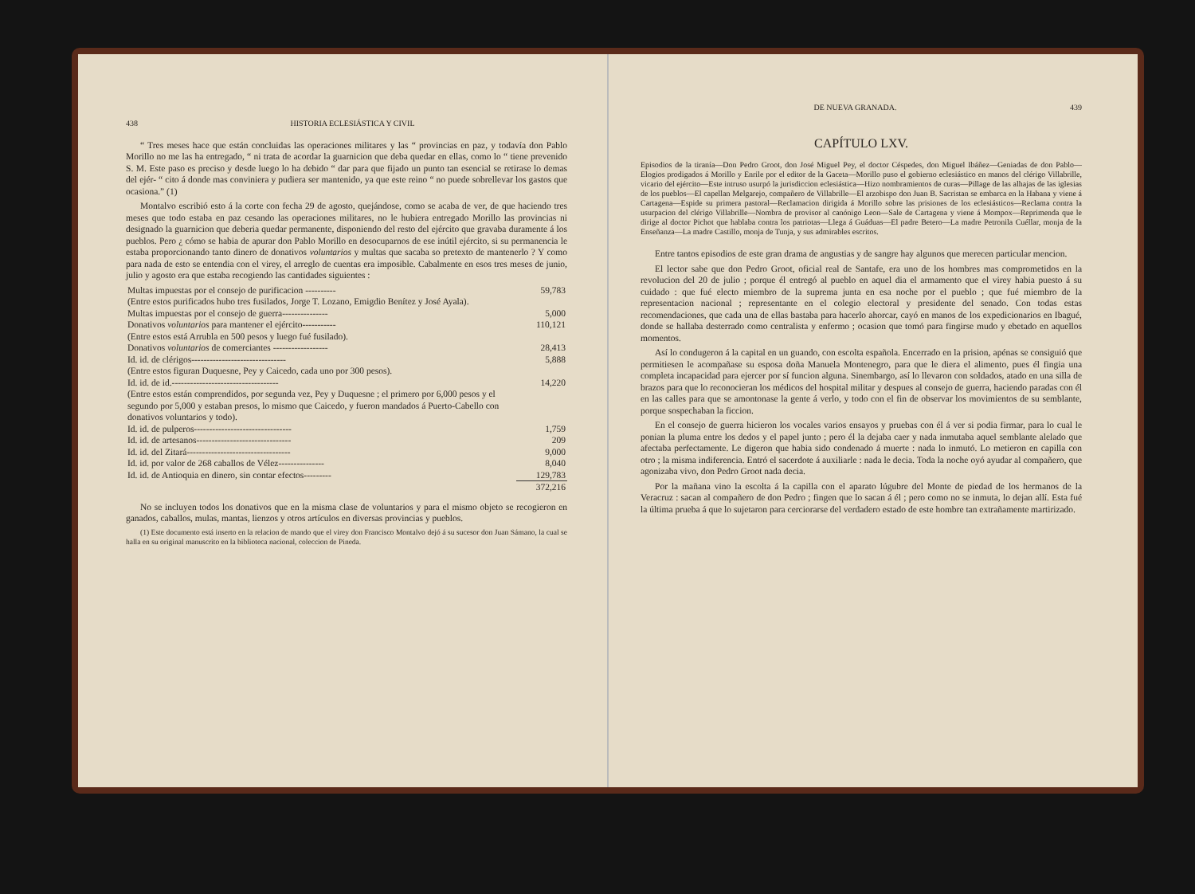438 HISTORIA ECLESIÁSTICA Y CIVIL
“ Tres meses hace que están concluidas las operaciones militares y las “ provincias en paz, y todavía don Pablo Morillo no me las ha entregado, “ ni trata de acordar la guarnicion que deba quedar en ellas, como lo “ tiene prevenido S. M. Este paso es preciso y desde luego lo ha debido “ dar para que fijado un punto tan esencial se retirase lo demas del ejér- “ cito á donde mas conviniera y pudiera ser mantenido, ya que este reino “ no puede sobrellevar los gastos que ocasiona.” (1)
Montalvo escribió esto á la corte con fecha 29 de agosto, quejándose, como se acaba de ver, de que haciendo tres meses que todo estaba en paz cesando las operaciones militares, no le hubiera entregado Morillo las provincias ni designado la guarnicion que deberia quedar permanente, disponiendo del resto del ejército que gravaba duramente á los pueblos. Pero ¿ cómo se habia de apurar don Pablo Morillo en desocuparnos de ese inútil ejército, si su permanencia le estaba proporcionando tanto dinero de donativos voluntarios y multas que sacaba so pretexto de mantenerlo ? Y como para nada de esto se entendia con el virey, el arreglo de cuentas era imposible. Cabalmente en esos tres meses de junio, julio y agosto era que estaba recogiendo las cantidades siguientes :
| Multas impuestas por el consejo de purificacion ---------- | 59,783 |
| (Entre estos purificados hubo tres fusilados, Jorge T. Lozano, Emigdio Benítez y José Ayala). | |
| Multas impuestas por el consejo de guerra--------------- | 5,000 |
| Donativos voluntarios para mantener el ejército----------- | 110,121 |
| (Entre estos está Arrubla en 500 pesos y luego fué fusilado). | |
| Donativos voluntarios de comerciantes ------------------ | 28,413 |
| Id. id. de clérigos------------------------------- | 5,888 |
| (Entre estos figuran Duquesne, Pey y Caicedo, cada uno por 300 pesos). | |
| Id. id. de id.----------------------------------- | 14,220 |
| (Entre estos están comprendidos, por segunda vez, Pey y Duquesne ; el primero por 6,000 pesos y el segundo por 5,000 y estaban presos, lo mismo que Caicedo, y fueron mandados á Puerto-Cabello con donativos voluntarios y todo). | |
| Id. id. de pulperos-------------------------------- | 1,759 |
| Id. id. de artesanos------------------------------- | 209 |
| Id. id. del Zitará---------------------------------- | 9,000 |
| Id. id. por valor de 268 caballos de Vélez--------------- | 8,040 |
| Id. id. de Antioquia en dinero, sin contar efectos--------- | 129,783 |
| | 372,216 |
No se incluyen todos los donativos que en la misma clase de voluntarios y para el mismo objeto se recogieron en ganados, caballos, mulas, mantas, lienzos y otros artículos en diversas provincias y pueblos.
(1) Este documento está inserto en la relacion de mando que el virey don Francisco Montalvo dejó á su sucesor don Juan Sámano, la cual se halla en su original manuscrito en la biblioteca nacional, coleccion de Pineda.
DE NUEVA GRANADA. 439
CAPÍTULO LXV.
Episodios de la tiranía—Don Pedro Groot, don José Miguel Pey, el doctor Céspedes, don Miguel Ibáñez—Geniadas de don Pablo—Elogios prodigados á Morillo y Enrile por el editor de la Gaceta—Morillo puso el gobierno eclesiástico en manos del clérigo Villabrille, vicario del ejército—Este intruso usurpó la jurisdiccion eclesiástica—Hizo nombramientos de curas—Pillage de las alhajas de las iglesias de los pueblos—El capellan Melgarejo, compañero de Villabrille—El arzobispo don Juan B. Sacristan se embarca en la Habana y viene á Cartagena—Espide su primera pastoral—Reclamacion dirigida á Morillo sobre las prisiones de los eclesiásticos—Reclama contra la usurpacion del clérigo Villabrille—Nombra de provisor al canónigo Leon—Sale de Cartagena y viene á Mompox—Reprimenda que le dirige al doctor Pichot que hablaba contra los patriotas—Llega á Guáduas—El padre Betero—La madre Petronila Cuéllar, monja de la Enseñanza—La madre Castillo, monja de Tunja, y sus admirables escritos.
Entre tantos episodios de este gran drama de angustias y de sangre hay algunos que merecen particular mencion.
El lector sabe que don Pedro Groot, oficial real de Santafe, era uno de los hombres mas comprometidos en la revolucion del 20 de julio ; porque él entregó al pueblo en aquel dia el armamento que el virey habia puesto á su cuidado : que fué electo miembro de la suprema junta en esa noche por el pueblo ; que fué miembro de la representacion nacional ; representante en el colegio electoral y presidente del senado. Con todas estas recomendaciones, que cada una de ellas bastaba para hacerlo ahorcar, cayó en manos de los expedicionarios en Ibagué, donde se hallaba desterrado como centralista y enfermo ; ocasion que tomó para fingirse mudo y ebetado en aquellos momentos.
Así lo condugeron á la capital en un guando, con escolta española. Encerrado en la prision, apénas se consiguió que permitiesen le acompañase su esposa doña Manuela Montenegro, para que le diera el alimento, pues él fingia una completa incapacidad para ejercer por sí funcion alguna. Sinembargo, así lo llevaron con soldados, atado en una silla de brazos para que lo reconocieran los médicos del hospital militar y despues al consejo de guerra, haciendo paradas con él en las calles para que se amontonase la gente á verlo, y todo con el fin de observar los movimientos de su semblante, porque sospechaban la ficcion.
En el consejo de guerra hicieron los vocales varios ensayos y pruebas con él á ver si podia firmar, para lo cual le ponian la pluma entre los dedos y el papel junto ; pero él la dejaba caer y nada inmutaba aquel semblante alelado que afectaba perfectamente. Le digeron que habia sido condenado á muerte : nada lo inmutó. Lo metieron en capilla con otro ; la misma indiferencia. Entró el sacerdote á auxiliarle : nada le decia. Toda la noche oyó ayudar al compañero, que agonizaba vivo, don Pedro Groot nada decia.
Por la mañana vino la escolta á la capilla con el aparato lúgubre del Monte de piedad de los hermanos de la Veracruz : sacan al compañero de don Pedro ; fingen que lo sacan á él ; pero como no se inmuta, lo dejan allí. Esta fué la última prueba á que lo sujetaron para cerciorarse del verdadero estado de este hombre tan extrañamente martirizado.